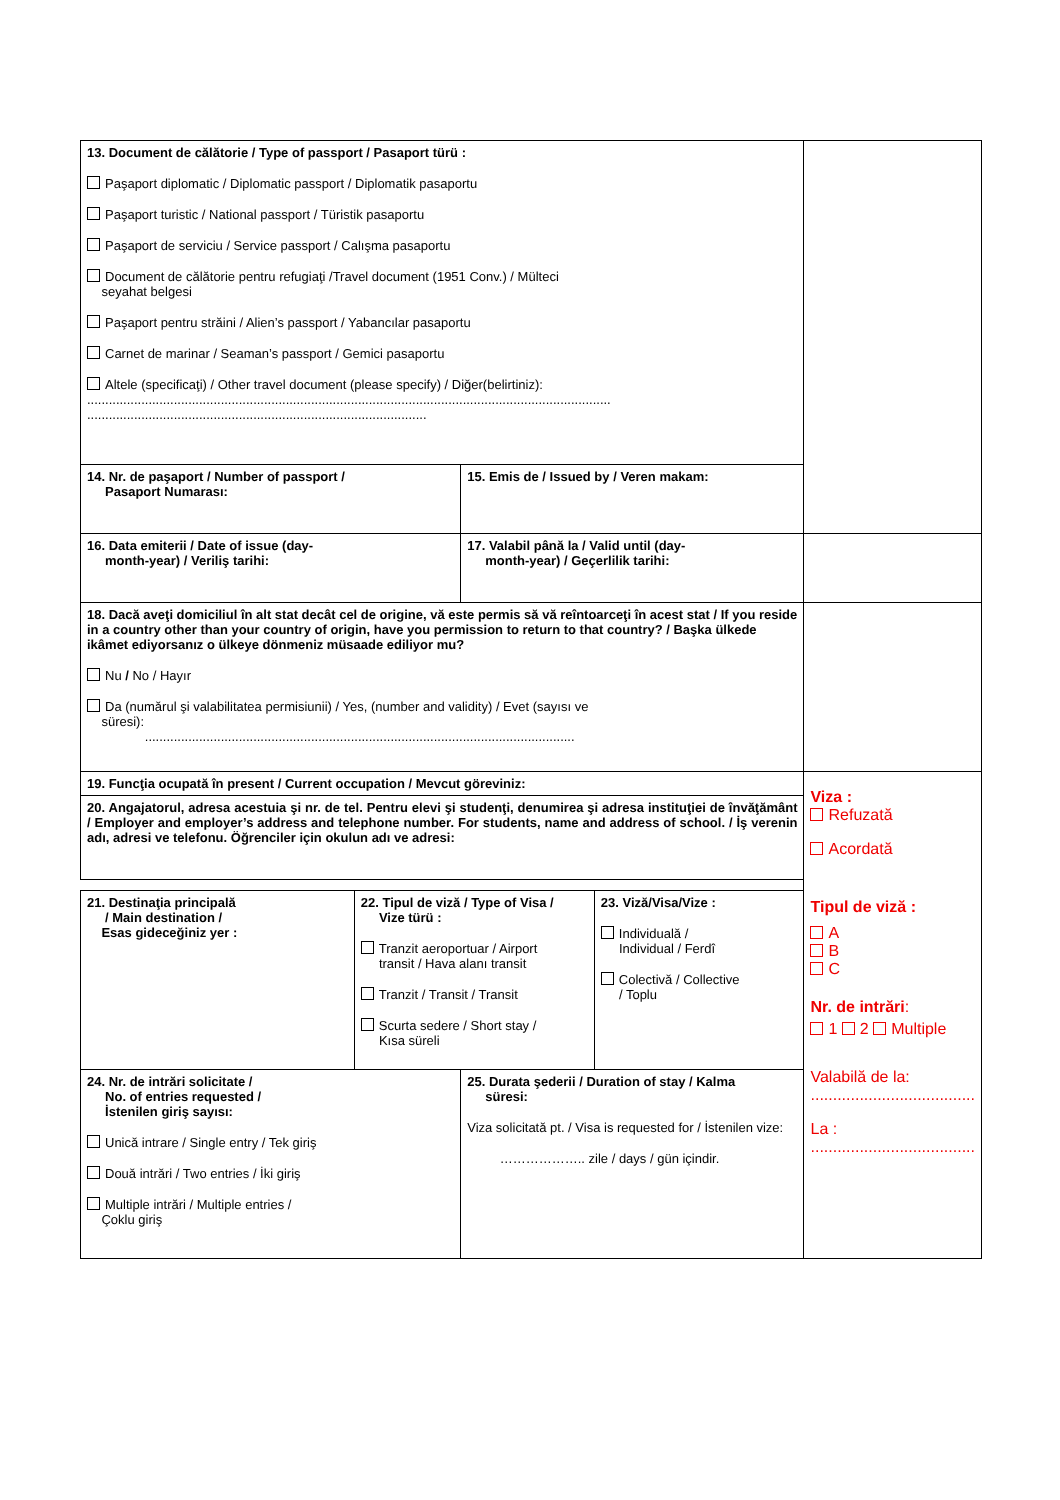| 13. Document de călătorie / Type of passport / Pasaport türü : Paşaport diplomatic / Diplomatic passport / Diplomatik pasaportu Paşaport turistic / National passport / Türistik pasaportu Paşaport de serviciu / Service passport / Calışma pasaportu Document de călătorie pentru refugiaţi /Travel document (1951 Conv.) / Mülteci seyahat belgesi Paşaport pentru străini / Alien’s passport / Yabancılar pasaportu Carnet de marinar / Seaman’s passport / Gemici pasaportu Altele (specificaţi) / Other travel document (please specify) / Diğer(belirtiniz): ................................................................................................................................................. .............................................................................................. | | | | |
| 14. Nr. de paşaport / Number of passport / Pasaport Numarası: | | 15. Emis de / Issued by / Veren makam: | | |
| 16. Data emiterii / Date of issue (day- month-year) / Veriliş tarihi: | | 17. Valabil până la / Valid until (day- month-year) / Geçerlilik tarihi: | | |
| 18. Dacă aveţi domiciliul în alt stat decât cel de origine, vă este permis să vă reîntoarceţi în acest stat / If you reside in a country other than your country of origin, have you permission to return to that country? / Başka ülkede ikâmet ediyorsanız o ülkeye dönmeniz müsaade ediliyor mu? Nu / No / Hayır Da (numărul şi valabilitatea permisiunii) / Yes, (number and validity) / Evet (sayısı ve süresi): ....................................................................................................................... | | | | |
| 19. Funcţia ocupată în present / Current occupation / Mevcut göreviniz: | | | | Viza : Refuzată Acordată Tipul de viză : A B C Nr. de intrări : 1 2 Multiple Valabilă de la: ..................................... La : ..................................... |
| 20. Angajatorul, adresa acestuia şi nr. de tel. Pentru elevi şi studenţi, denumirea şi adresa instituţiei de învăţământ / Employer and employer’s address and telephone number. For students, name and address of school. / İş verenin adı, adresi ve telefonu. Öğrenciler için okulun adı ve adresi: | | | | |
| 21. Destinaţia principală / Main destination / Esas gideceğiniz yer : | 22. Tipul de viză / Type of Visa / Vize türü : Tranzit aeroportuar / Airport transit / Hava alanı transit Tranzit / Transit / Transit Scurta sedere / Short stay / Kısa süreli | | 23. Viză/Visa/Vize : Individuală / Individual / Ferdî Colectivă / Collective / Toplu | |
| 24. Nr. de intrări solicitate / No. of entries requested / İstenilen giriş sayısı: Unică intrare / Single entry / Tek giriş Două intrări / Two entries / İki giriş Multiple intrări / Multiple entries / Çoklu giriş | | 25. Durata şederii / Duration of stay / Kalma süresi: Viza solicitată pt. / Visa is requested for / İstenilen vize: ……………….. zile / days / gün içindir. | | |